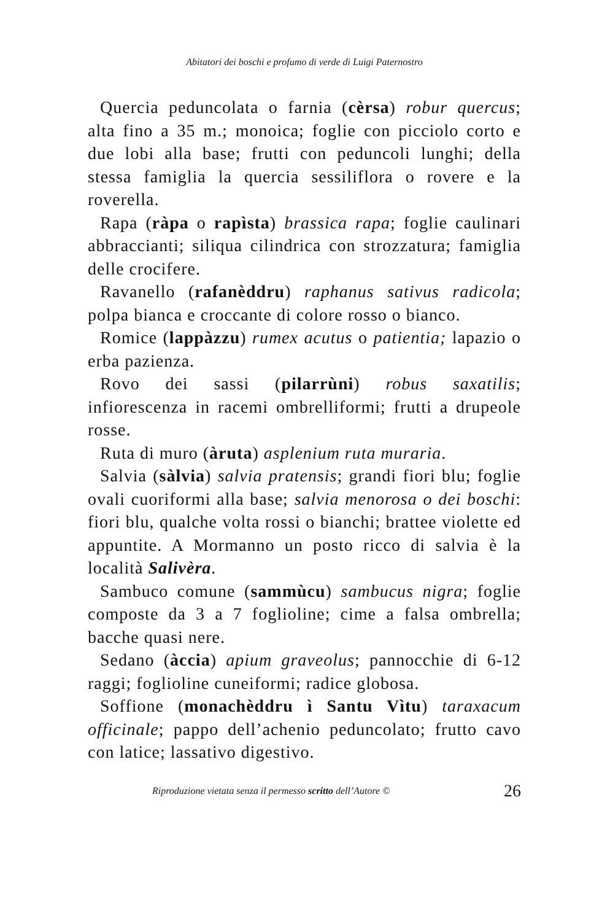Abitatori dei boschi e profumo di verde di Luigi Paternostro
Quercia peduncolata o farnia (cèrsa) robur quercus; alta fino a 35 m.; monoica; foglie con picciolo corto e due lobi alla base; frutti con peduncoli lunghi; della stessa famiglia la quercia sessiliflora o rovere e la roverella.
Rapa (ràpa o rapìsta) brassica rapa; foglie caulinari abbraccianti; siliqua cilindrica con strozzatura; famiglia delle crocifere.
Ravanello (rafanèddru) raphanus sativus radicola; polpa bianca e croccante di colore rosso o bianco.
Romice (lappàzzu) rumex acutus o patientia; lapazio o erba pazienza.
Rovo dei sassi (pilarrùni) robus saxatilis; infiorescenza in racemi ombrelliformi; frutti a drupeole rosse.
Ruta di muro (àruta) asplenium ruta muraria.
Salvia (sàlvia) salvia pratensis; grandi fiori blu; foglie ovali cuoriformi alla base; salvia menorosa o dei boschi: fiori blu, qualche volta rossi o bianchi; brattee violette ed appuntite. A Mormanno un posto ricco di salvia è la località Salivèra.
Sambuco comune (sammùcu) sambucus nigra; foglie composte da 3 a 7 foglioline; cime a falsa ombrella; bacche quasi nere.
Sedano (àccia) apium graveolus; pannocchie di 6-12 raggi; foglioline cuneiformi; radice globosa.
Soffione (monachèddru ì Santu Vìtu) taraxacum officinale; pappo dell’achenio peduncolato; frutto cavo con latice; lassativo digestivo.
Riproduzione vietata senza il permesso scritto dell’Autore © 26